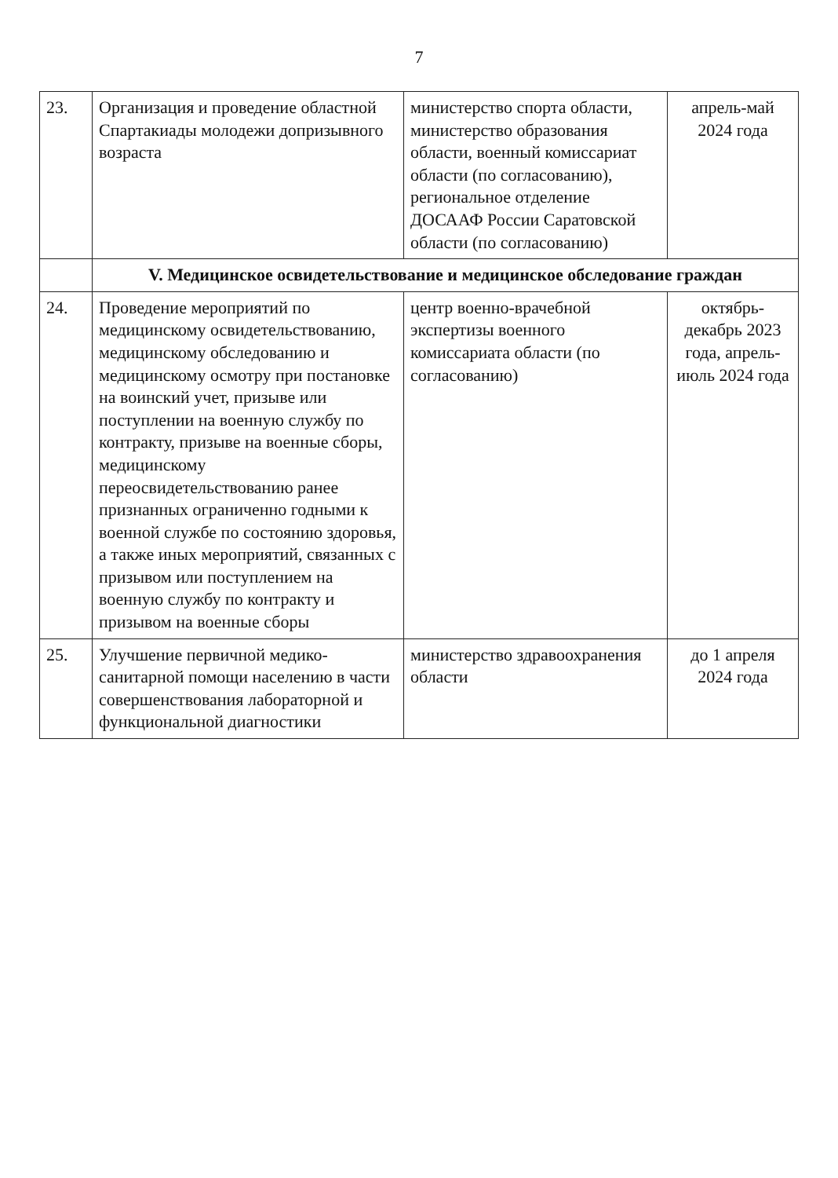7
| 23. | Организация и проведение областной Спартакиады молодежи допризывного возраста | министерство спорта области, министерство образования области, военный комиссариат области (по согласованию), региональное отделение ДОСААФ России Саратовской области (по согласованию) | апрель-май 2024 года |
| | V. Медицинское освидетельствование и медицинское обследование граждан | | |
| 24. | Проведение мероприятий по медицинскому освидетельствованию, медицинскому обследованию и медицинскому осмотру при постановке на воинский учет, призыве или поступлении на военную службу по контракту, призыве на военные сборы, медицинскому переосвидетельствованию ранее признанных ограниченно годными к военной службе по состоянию здоровья, а также иных мероприятий, связанных с призывом или поступлением на военную службу по контракту и призывом на военные сборы | центр военно-врачебной экспертизы военного комиссариата области (по согласованию) | октябрь-декабрь 2023 года, апрель-июль 2024 года |
| 25. | Улучшение первичной медико-санитарной помощи населению в части совершенствования лабораторной и функциональной диагностики | министерство здравоохранения области | до 1 апреля 2024 года |